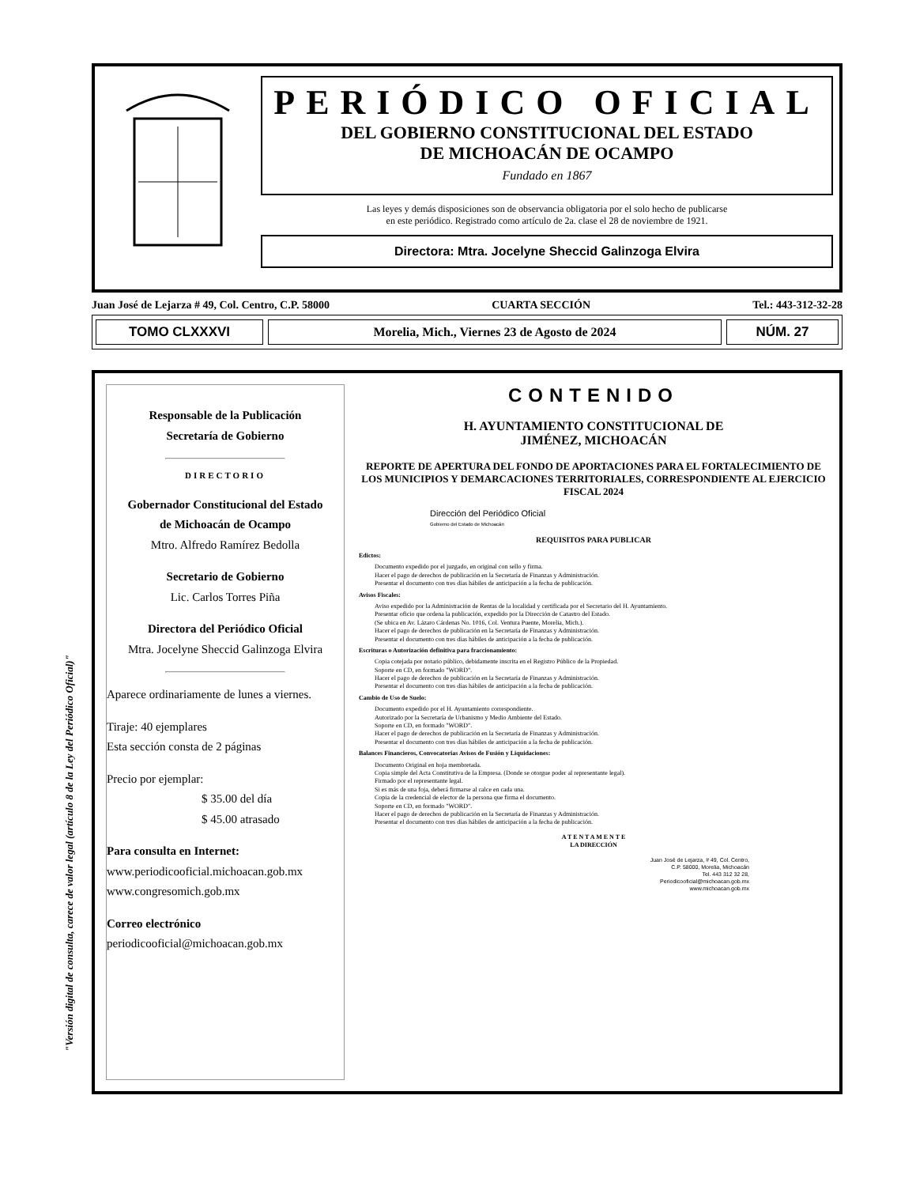PERIÓDICO OFICIAL
DEL GOBIERNO CONSTITUCIONAL DEL ESTADO
DE MICHOACÁN DE OCAMPO
Fundado en 1867
Las leyes y demás disposiciones son de observancia obligatoria por el solo hecho de publicarse
en este periódico. Registrado como artículo de 2a. clase el 28 de noviembre de 1921.
Directora: Mtra. Jocelyne Sheccid Galinzoga Elvira
Juan José de Lejarza # 49, Col. Centro, C.P. 58000 CUARTA SECCIÓN Tel.: 443-312-32-28
TOMO CLXXXVI
Morelia, Mich., Viernes 23 de Agosto de 2024
NÚM. 27
Responsable de la Publicación
Secretaría de Gobierno
DIRECTORIO
Gobernador Constitucional del Estado
de Michoacán de Ocampo
Mtro. Alfredo Ramírez Bedolla
Secretario de Gobierno
Lic. Carlos Torres Piña
Directora del Periódico Oficial
Mtra. Jocelyne Sheccid Galinzoga Elvira
Aparece ordinariamente de lunes a viernes.
Tiraje: 40 ejemplares
Esta sección consta de 2 páginas
Precio por ejemplar:
$ 35.00 del día
$ 45.00 atrasado
Para consulta en Internet:
www.periodicooficial.michoacan.gob.mx
www.congresomich.gob.mx
Correo electrónico
periodicooficial@michoacan.gob.mx
CONTENIDO
H. AYUNTAMIENTO CONSTITUCIONAL DE
JIMÉNEZ, MICHOACÁN
REPORTE DE APERTURA DEL FONDO DE APORTACIONES PARA EL FORTALECIMIENTO DE LOS MUNICIPIOS Y DEMARCACIONES TERRITORIALES, CORRESPONDIENTE AL EJERCICIO FISCAL 2024
Dirección del Periódico Oficial
Gobierno del Estado de Michoacán
REQUISITOS PARA PUBLICAR
Edictos:
Documento expedido por el juzgado, en original con sello y firma.
Hacer el pago de derechos de publicación en la Secretaría de Finanzas y Administración.
Presentar el documento con tres días hábiles de anticipación a la fecha de publicación.
Avisos Fiscales:
Aviso expedido por la Administración de Rentas de la localidad y certificada por el Secretario del H. Ayuntamiento.
Presentar oficio que ordena la publicación, expedido por la Dirección de Catastro del Estado.
(Se ubica en Av. Lázaro Cárdenas No. 1016, Col. Ventura Puente, Morelia, Mich.).
Hacer el pago de derechos de publicación en la Secretaría de Finanzas y Administración.
Presentar el documento con tres días hábiles de anticipación a la fecha de publicación.
Escrituras o Autorización definitiva para fraccionamiento:
Copia cotejada por notario público, debidamente inscrita en el Registro Público de la Propiedad.
Soporte en CD, en formado "WORD".
Hacer el pago de derechos de publicación en la Secretaría de Finanzas y Administración.
Presentar el documento con tres días hábiles de anticipación a la fecha de publicación.
Cambio de Uso de Suelo:
Documento expedido por el H. Ayuntamiento correspondiente.
Autorizado por la Secretaría de Urbanismo y Medio Ambiente del Estado.
Soporte en CD, en formado "WORD".
Hacer el pago de derechos de publicación en la Secretaría de Finanzas y Administración.
Presentar el documento con tres días hábiles de anticipación a la fecha de publicación.
Balances Financieros, Convocatorias Avisos de Fusión y Liquidaciones:
Documento Original en hoja membretada.
Copia simple del Acta Constitutiva de la Empresa. (Donde se otorgue poder al representante legal).
Firmado por el representante legal.
Si es más de una foja, deberá firmarse al calce en cada una.
Copia de la credencial de elector de la persona que firma el documento.
Soporte en CD, en formado "WORD".
Hacer el pago de derechos de publicación en la Secretaría de Finanzas y Administración.
Presentar el documento con tres días hábiles de anticipación a la fecha de publicación.
A T E N T A M E N T E
LA DIRECCIÓN
Juan José de Lejarza, # 49, Col. Centro,
C.P. 58000, Morelia, Michoacán
Tel. 443 312 32 28,
Periodicooficial@michoacan.gob.mx
www.michoacan.gob.mx
"Versión digital de consulta, carece de valor legal (artículo 8 de la Ley del Periódico Oficial)"